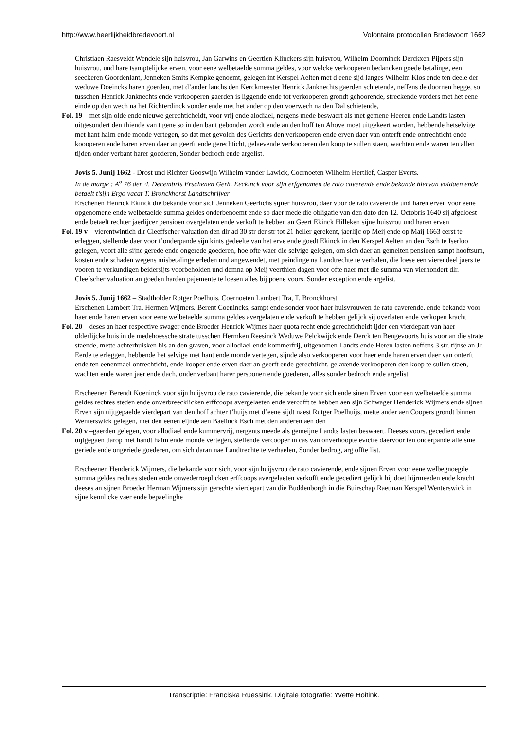http://www.heerlijkheidbredevoort.nl Volontaire protocollen Bredevoort 1662
Christiaen Raesveldt Wendele sijn huisvrou, Jan Garwins en Geertien Klinckers sijn huisvrou, Wilhelm Doorninck Derckxen Pijpers sijn huisvrou, und hare tsamptelijcke erven, voor eene welbetaelde summa geldes, voor welcke verkooperen bedancken goede betalinge, een seeckeren Goordenlant, Jenneken Smits Kempke genoemt, gelegen int Kerspel Aelten met d eene sijd langes Wilhelm Klos ende ten deele der weduwe Doeincks haren goerden, met d’ander lanchs den Kerckmeester Henrick Janknechts gaerden schietende, neffens de doornen hegge, so tusschen Henrick Janknechts ende verkooperen gaerden is liggende ende tot verkooperen grondt gehoorende, streckende vorders met het eene einde op den wech na het Richterdinck vonder ende met het ander op den voerwech na den Dal schietende,
Fol. 19 – met sijn olde ende nieuwe gerechticheidt, voor vrij ende alodiael, nergens mede beswaert als met gemene Heeren ende Landts lasten uitgesondert den thiende van t gene so in den bant gebonden wordt ende an den hoff ten Ahove moet uitgekeert worden, hebbende hetselvige met hant halm ende monde vertegen, so dat met gevolch des Gerichts den verkooperen ende erven daer van onterft ende ontrechticht ende koooperen ende haren erven daer an geerft ende gerechticht, gelaevende verkooperen den koop te sullen staen, wachten ende waren ten allen tijden onder verbant harer goederen, Sonder bedroch ende argelist.
Jovis 5. Junij 1662 - Drost und Richter Gooswijn Wilhelm vander Lawick, Coernoeten Wilhelm Hertlief, Casper Everts.
In de marge : A<sup>o</sup> 76 den 4. Decembris Erschenen Gerh. Eeckinck voor sijn erfgenamen de rato caverende ende bekande hiervan voldaen ende betaelt t’sijn Ergo vacat T. Bronckhorst Landtschrijver
Erschenen Henrick Ekinck die bekande voor sich Jenneken Geerlichs sijner huisvrou, daer voor de rato caverende und haren erven voor eene opgenomene ende welbetaelde summa geldes onderbenoemt ende so daer mede die obligatie van den dato den 12. Octobris 1640 sij afgeloest ende betaelt rechter jaerlijcer pensioen overgelaten ende verkoft te hebben an Geert Ekinck Hilleken sijne huisvrou und haren erven
Fol. 19 v – vierentwintich dlr Cleeffscher valuation den dlr ad 30 str der str tot 21 heller gerekent, jaerlijc op Meij ende op Maij 1663 eerst te erleggen, stellende daer voor t’onderpande sijn kints gedeelte van het erve ende goedt Ekinck in den Kerspel Aelten an den Esch te Iserloo gelegen, voort alle sijne gerede ende ongerede goederen, hoe ofte waer die selvige gelegen, om sich daer an gemelten pensioen sampt hooftsum, kosten ende schaden wegens misbetalinge erleden und angewendet, met peindinge na Landtrechte te verhalen, die loese een vierendeel jaers te vooren te verkundigen beidersijts voorbeholden und demna op Meij veerthien dagen voor ofte naer met die summa van vierhondert dlr. Cleefscher valuation an goeden harden pajemente te loesen alles bij poene voors. Sonder exception ende argelist.
Jovis 5. Junij 1662 – Stadtholder Rotger Poelhuis, Coernoeten Lambert Tra, T. Bronckhorst
Erschenen Lambert Tra, Hermen Wijmers, Berent Coenincks, sampt ende sonder voor haer huisvrouwen de rato caverende, ende bekande voor haer ende haren erven voor eene welbetaelde summa geldes avergelaten ende verkoft te hebben gelijck sij overlaten ende verkopen kracht
Fol. 20 – deses an haer respective swager ende Broeder Henrick Wijmes haer quota recht ende gerechticheidt ijder een vierdepart van haer olderlijcke huis in de medehoessche strate tusschen Hermken Reesinck Weduwe Pelckwijck ende Derck ten Bengevoorts huis voor an die strate staende, mette achterhuisken bis an den graven, voor allodiael ende kommerfrij, uitgenomen Landts ende Heren lasten neffens 3 str. tijnse an Jr. Eerde te erleggen, hebbende het selvige met hant ende monde vertegen, sijnde also verkooperen voor haer ende haren erven daer van onterft ende ten eenenmael ontrechticht, ende kooper ende erven daer an geerft ende gerechticht, gelavende verkooperen den koop te sullen staen, wachten ende waren jaer ende dach, onder verbant harer persoonen ende goederen, alles sonder bedroch ende argelist.
Erscheenen Berendt Koeninck voor sijn huijsvrou de rato cavierende, die bekande voor sich ende sinen Erven voor een welbetaelde summa geldes rechtes steden ende onverbreecklicken erffcoops avergelaeten ende vercofft te hebben aen sijn Schwager Henderick Wijmers ende sijnen Erven sijn uijtgepaelde vierdepart van den hoff achter t’huijs met d’eene sijdt naest Rutger Poelhuijs, mette ander aen Coopers grondt binnen Wenterswick gelegen, met den eenen eijnde aen Baelinck Esch met den anderen aen den
Fol. 20 v –gaerden gelegen, voor allodiael ende kummervrij, nergents meede als gemeijne Landts lasten beswaert. Deeses voors. gecediert ende uijtgegaen darop met handt halm ende monde vertegen, stellende vercooper in cas van onverhoopte evictie daervoor ten onderpande alle sine geriede ende ongeriede goederen, om sich daran nae Landtrechte te verhaelen, Sonder bedrog, arg offte list.
Erscheenen Henderick Wijmers, die bekande voor sich, voor sijn huijsvrou de rato cavierende, ende sijnen Erven voor eene welbegnoegde summa geldes rechtes steden ende onwederroeplicken erffcoops avergelaeten verkofft ende gecediert gelijck hij doet hijrmeeden ende kracht deeses an sijnen Broeder Herman Wijmers sijn gerechte vierdepart van die Buddenborgh in die Buirschap Raetman Kerspel Wenterswick in sijne kennlicke vaer ende bepaelinghe
Transcriptie: Franciska Ruessink. Digitale fotografie: Yvette Hoitink.